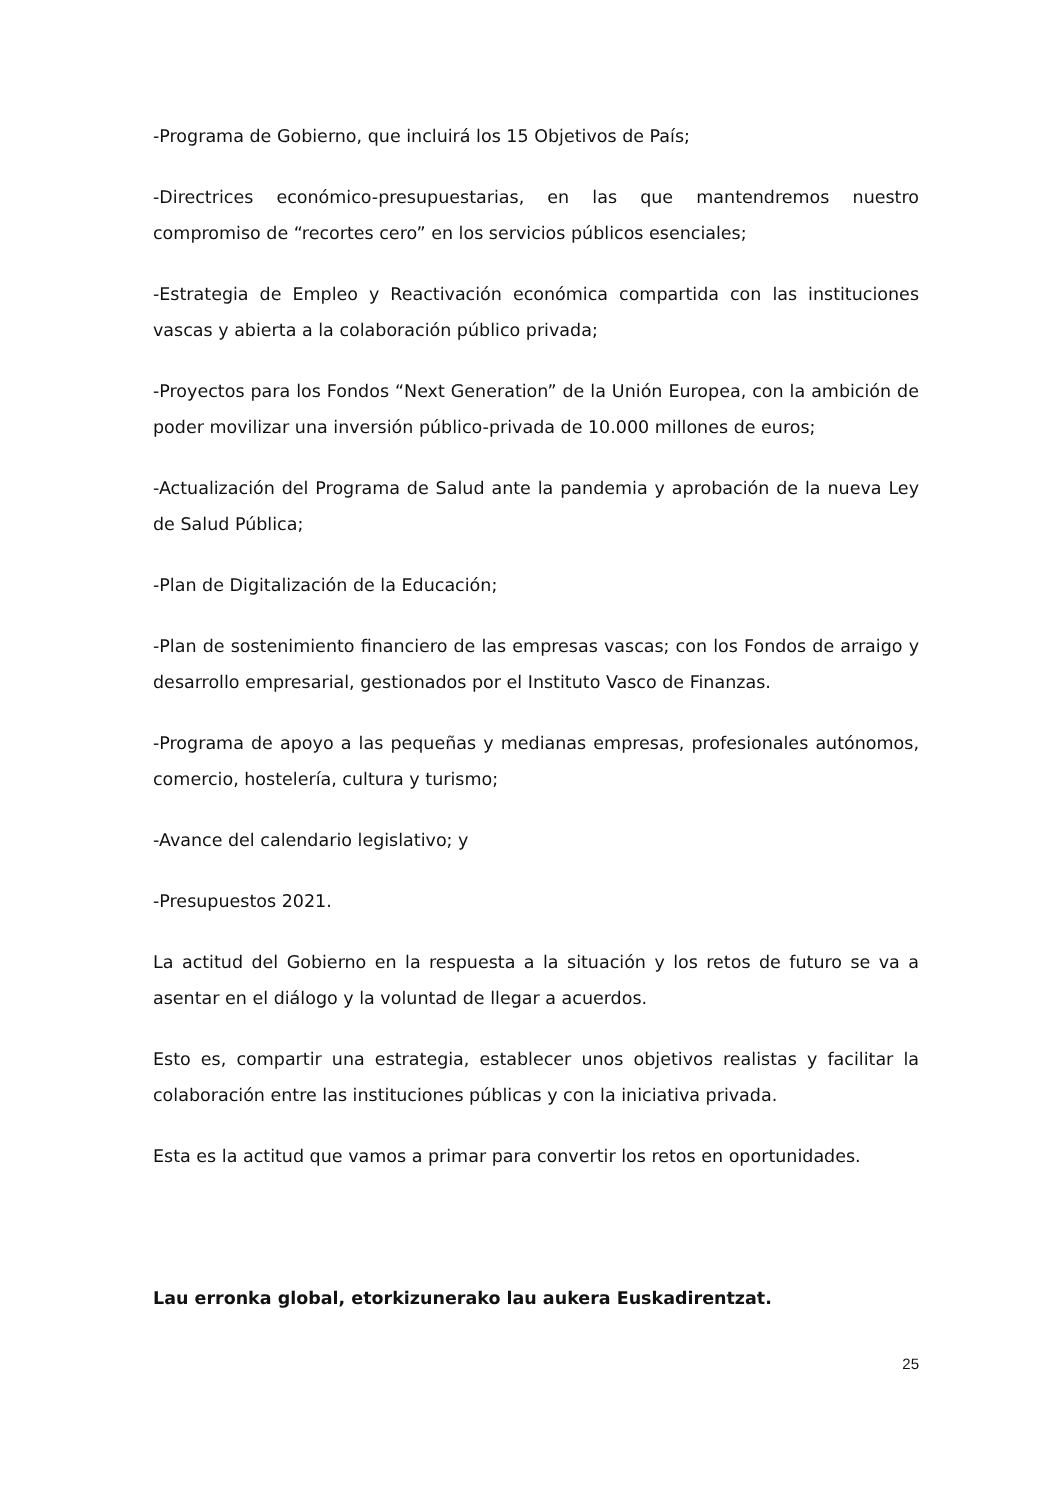-Programa de Gobierno, que incluirá los 15 Objetivos de País;
-Directrices económico-presupuestarias, en las que mantendremos nuestro compromiso de “recortes cero” en los servicios públicos esenciales;
-Estrategia de Empleo y Reactivación económica compartida con las instituciones vascas y abierta a la colaboración público privada;
-Proyectos para los Fondos “Next Generation” de la Unión Europea, con la ambición de poder movilizar una inversión público-privada de 10.000 millones de euros;
-Actualización del Programa de Salud ante la pandemia y aprobación de la nueva Ley de Salud Pública;
-Plan de Digitalización de la Educación;
-Plan de sostenimiento financiero de las empresas vascas; con los Fondos de arraigo y desarrollo empresarial, gestionados por el Instituto Vasco de Finanzas.
-Programa de apoyo a las pequeñas y medianas empresas, profesionales autónomos, comercio, hostelería, cultura y turismo;
-Avance del calendario legislativo; y
-Presupuestos 2021.
La actitud del Gobierno en la respuesta a la situación y los retos de futuro se va a asentar en el diálogo y la voluntad de llegar a acuerdos.
Esto es, compartir una estrategia, establecer unos objetivos realistas y facilitar la colaboración entre las instituciones públicas y con la iniciativa privada.
Esta es la actitud que vamos a primar para convertir los retos en oportunidades.
Lau erronka global, etorkizunerako lau aukera Euskadirentzat.
25